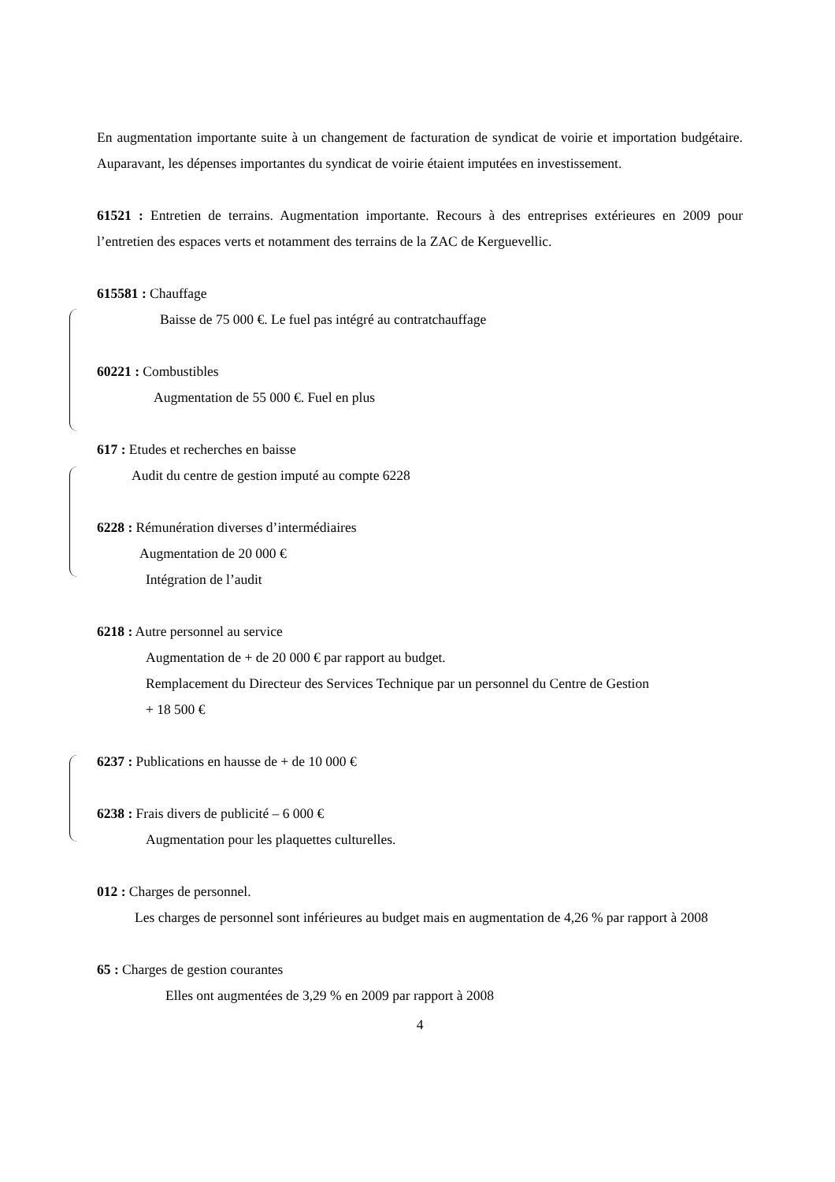En augmentation importante suite à un changement de facturation de syndicat de voirie et importation budgétaire. Auparavant, les dépenses importantes du syndicat de voirie étaient imputées en investissement.
61521 : Entretien de terrains. Augmentation importante. Recours à des entreprises extérieures en 2009 pour l’entretien des espaces verts et notamment des terrains de la ZAC de Kerguevellic.
615581 : Chauffage
Baisse de 75 000 €. Le fuel pas intégré au contratchauffage
60221 : Combustibles
Augmentation de 55 000 €. Fuel en plus
617 : Etudes et recherches en baisse
Audit du centre de gestion imputé au compte 6228
6228 : Rémunération diverses d’intermédiaires
Augmentation de 20 000 €
Intégration de l’audit
6218 : Autre personnel au service
Augmentation de + de 20 000 € par rapport au budget.
Remplacement du Directeur des Services Technique par un personnel du Centre de Gestion
+ 18 500 €
6237 : Publications en hausse de + de 10 000 €
6238 : Frais divers de publicité – 6 000 €
Augmentation pour les plaquettes culturelles.
012 : Charges de personnel.
Les charges de personnel sont inférieures au budget mais en augmentation de 4,26 % par rapport à 2008
65 : Charges de gestion courantes
Elles ont augmentées de 3,29 % en 2009 par rapport à 2008
4